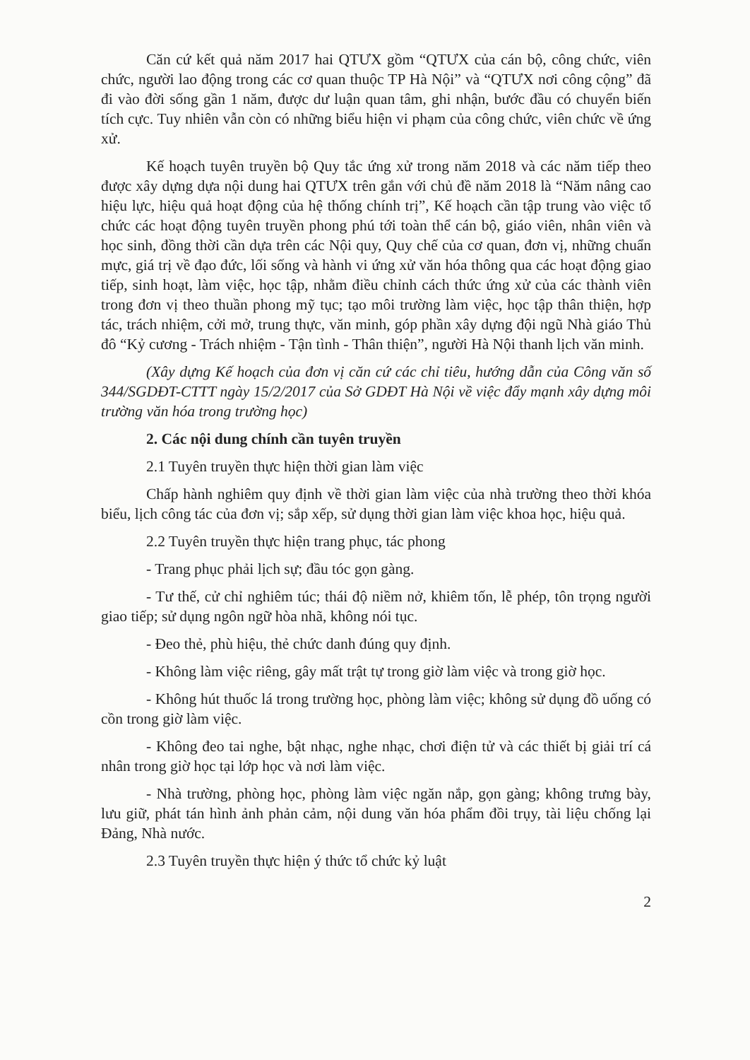Căn cứ kết quả năm 2017 hai QTƯX gồm “QTƯX của cán bộ, công chức, viên chức, người lao động trong các cơ quan thuộc TP Hà Nội” và “QTƯX nơi công cộng” đã đi vào đời sống gần 1 năm, được dư luận quan tâm, ghi nhận, bước đầu có chuyển biến tích cực. Tuy nhiên vẫn còn có những biểu hiện vi phạm của công chức, viên chức về ứng xử.
Kế hoạch tuyên truyền bộ Quy tắc ứng xử trong năm 2018 và các năm tiếp theo được xây dựng dựa nội dung hai QTƯX trên gắn với chủ đề năm 2018 là “Năm nâng cao hiệu lực, hiệu quả hoạt động của hệ thống chính trị”, Kế hoạch cần tập trung vào việc tổ chức các hoạt động tuyên truyền phong phú tới toàn thể cán bộ, giáo viên, nhân viên và học sinh, đồng thời cần dựa trên các Nội quy, Quy chế của cơ quan, đơn vị, những chuẩn mực, giá trị về đạo đức, lối sống và hành vi ứng xử văn hóa thông qua các hoạt động giao tiếp, sinh hoạt, làm việc, học tập, nhằm điều chỉnh cách thức ứng xử của các thành viên trong đơn vị theo thuần phong mỹ tục; tạo môi trường làm việc, học tập thân thiện, hợp tác, trách nhiệm, cởi mở, trung thực, văn minh, góp phần xây dựng đội ngũ Nhà giáo Thủ đô “Kỷ cương - Trách nhiệm - Tận tình - Thân thiện”, người Hà Nội thanh lịch văn minh.
(Xây dựng Kế hoạch của đơn vị căn cứ các chỉ tiêu, hướng dẫn của Công văn số 344/SGDĐT-CTTT ngày 15/2/2017 của Sở GDĐT Hà Nội về việc đẩy mạnh xây dựng môi trường văn hóa trong trường học)
2. Các nội dung chính cần tuyên truyền
2.1 Tuyên truyền thực hiện thời gian làm việc
Chấp hành nghiêm quy định về thời gian làm việc của nhà trường theo thời khóa biểu, lịch công tác của đơn vị; sắp xếp, sử dụng thời gian làm việc khoa học, hiệu quả.
2.2 Tuyên truyền thực hiện trang phục, tác phong
- Trang phục phải lịch sự; đầu tóc gọn gàng.
- Tư thế, cử chỉ nghiêm túc; thái độ niềm nở, khiêm tốn, lễ phép, tôn trọng người giao tiếp; sử dụng ngôn ngữ hòa nhã, không nói tục.
- Đeo thẻ, phù hiệu, thẻ chức danh đúng quy định.
- Không làm việc riêng, gây mất trật tự trong giờ làm việc và trong giờ học.
- Không hút thuốc lá trong trường học, phòng làm việc; không sử dụng đồ uống có cồn trong giờ làm việc.
- Không đeo tai nghe, bật nhạc, nghe nhạc, chơi điện tử và các thiết bị giải trí cá nhân trong giờ học tại lớp học và nơi làm việc.
- Nhà trường, phòng học, phòng làm việc ngăn nắp, gọn gàng; không trưng bày, lưu giữ, phát tán hình ảnh phản cảm, nội dung văn hóa phẩm đồi trụy, tài liệu chống lại Đảng, Nhà nước.
2.3 Tuyên truyền thực hiện ý thức tổ chức kỷ luật
2